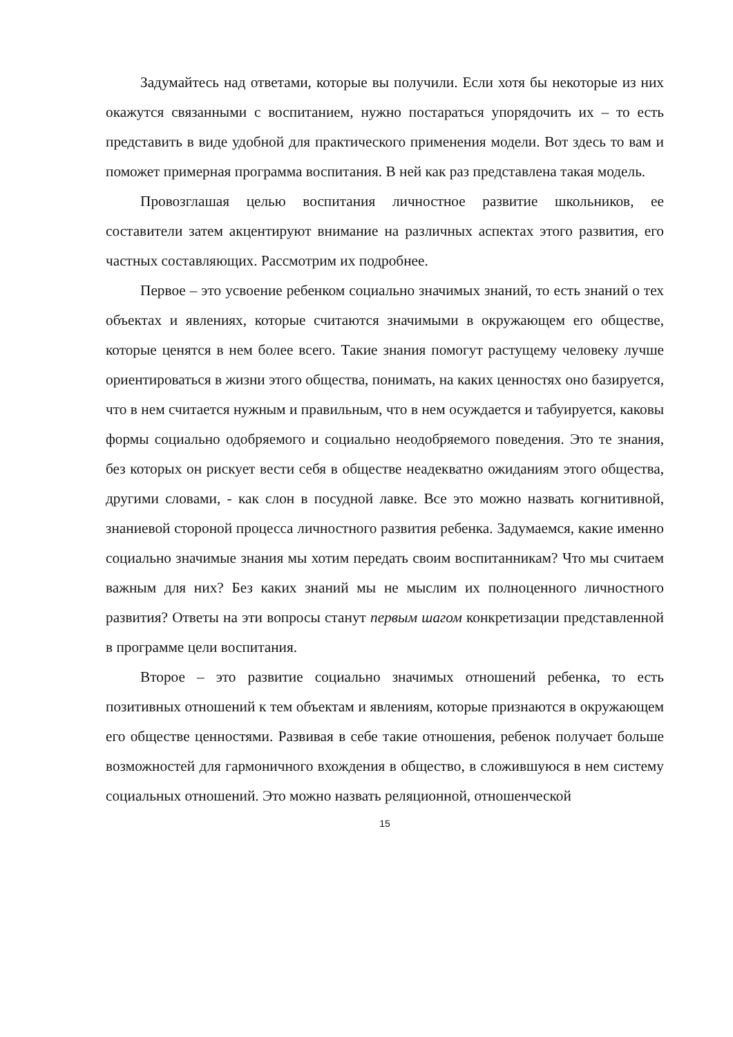Задумайтесь над ответами, которые вы получили. Если хотя бы некоторые из них окажутся связанными с воспитанием, нужно постараться упорядочить их – то есть представить в виде удобной для практического применения модели. Вот здесь то вам и поможет примерная программа воспитания. В ней как раз представлена такая модель.
Провозглашая целью воспитания личностное развитие школьников, ее составители затем акцентируют внимание на различных аспектах этого развития, его частных составляющих. Рассмотрим их подробнее.
Первое – это усвоение ребенком социально значимых знаний, то есть знаний о тех объектах и явлениях, которые считаются значимыми в окружающем его обществе, которые ценятся в нем более всего. Такие знания помогут растущему человеку лучше ориентироваться в жизни этого общества, понимать, на каких ценностях оно базируется, что в нем считается нужным и правильным, что в нем осуждается и табуируется, каковы формы социально одобряемого и социально неодобряемого поведения. Это те знания, без которых он рискует вести себя в обществе неадекватно ожиданиям этого общества, другими словами, - как слон в посудной лавке. Все это можно назвать когнитивной, знаниевой стороной процесса личностного развития ребенка. Задумаемся, какие именно социально значимые знания мы хотим передать своим воспитанникам? Что мы считаем важным для них? Без каких знаний мы не мыслим их полноценного личностного развития? Ответы на эти вопросы станут первым шагом конкретизации представленной в программе цели воспитания.
Второе – это развитие социально значимых отношений ребенка, то есть позитивных отношений к тем объектам и явлениям, которые признаются в окружающем его обществе ценностями. Развивая в себе такие отношения, ребенок получает больше возможностей для гармоничного вхождения в общество, в сложившуюся в нем систему социальных отношений. Это можно назвать реляционной, отношенческой
15